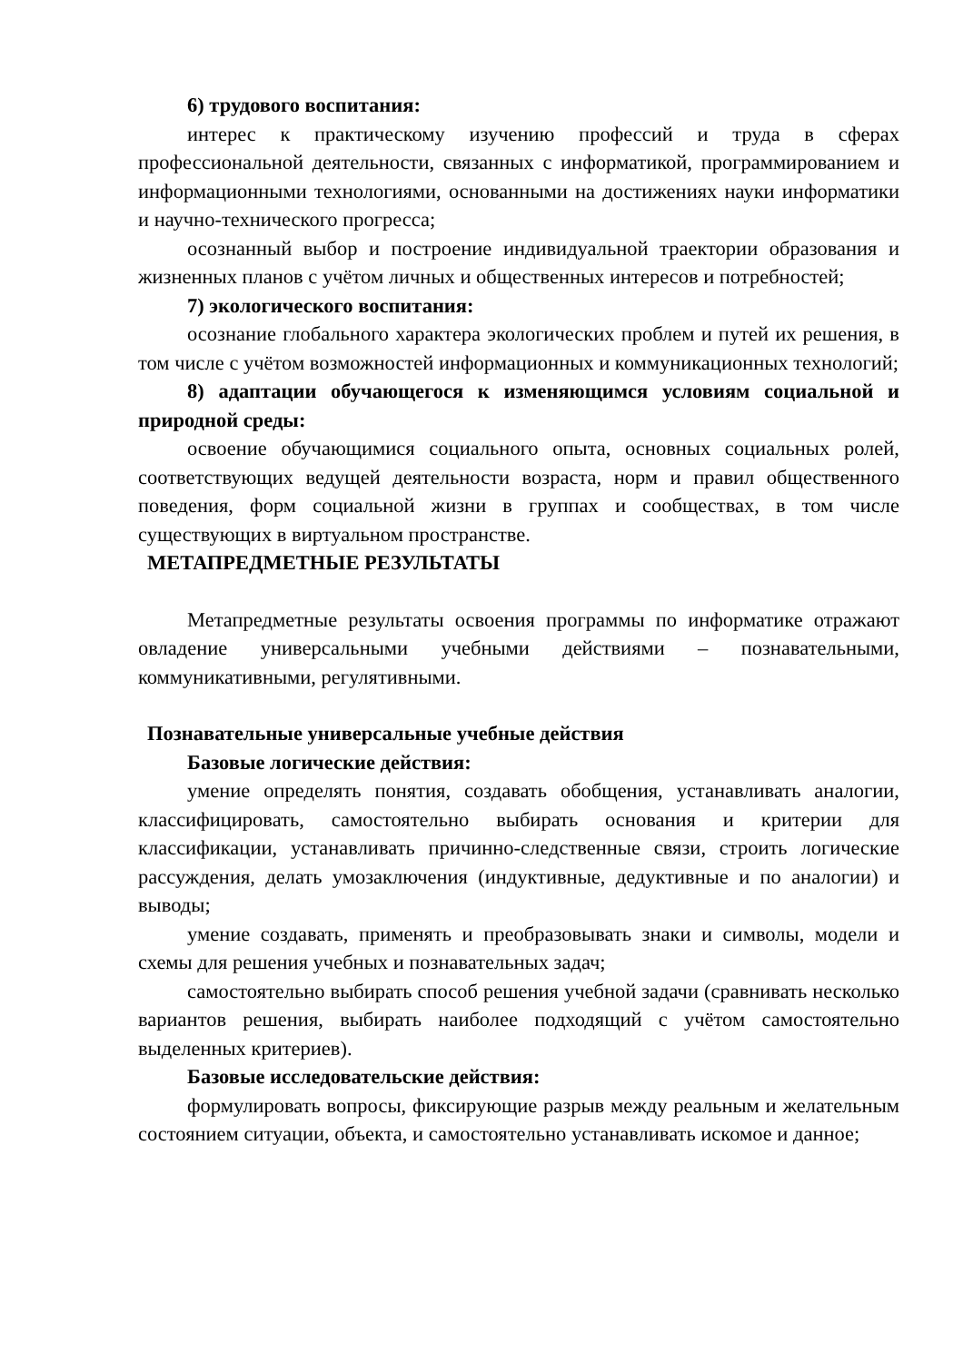6) трудового воспитания:
интерес к практическому изучению профессий и труда в сферах профессиональной деятельности, связанных с информатикой, программированием и информационными технологиями, основанными на достижениях науки информатики и научно-технического прогресса;
осознанный выбор и построение индивидуальной траектории образования и жизненных планов с учётом личных и общественных интересов и потребностей;
7) экологического воспитания:
осознание глобального характера экологических проблем и путей их решения, в том числе с учётом возможностей информационных и коммуникационных технологий;
8) адаптации обучающегося к изменяющимся условиям социальной и природной среды:
освоение обучающимися социального опыта, основных социальных ролей, соответствующих ведущей деятельности возраста, норм и правил общественного поведения, форм социальной жизни в группах и сообществах, в том числе существующих в виртуальном пространстве.
МЕТАПРЕДМЕТНЫЕ РЕЗУЛЬТАТЫ
Метапредметные результаты освоения программы по информатике отражают овладение универсальными учебными действиями – познавательными, коммуникативными, регулятивными.
Познавательные универсальные учебные действия
Базовые логические действия:
умение определять понятия, создавать обобщения, устанавливать аналогии, классифицировать, самостоятельно выбирать основания и критерии для классификации, устанавливать причинно-следственные связи, строить логические рассуждения, делать умозаключения (индуктивные, дедуктивные и по аналогии) и выводы;
умение создавать, применять и преобразовывать знаки и символы, модели и схемы для решения учебных и познавательных задач;
самостоятельно выбирать способ решения учебной задачи (сравнивать несколько вариантов решения, выбирать наиболее подходящий с учётом самостоятельно выделенных критериев).
Базовые исследовательские действия:
формулировать вопросы, фиксирующие разрыв между реальным и желательным состоянием ситуации, объекта, и самостоятельно устанавливать искомое и данное;